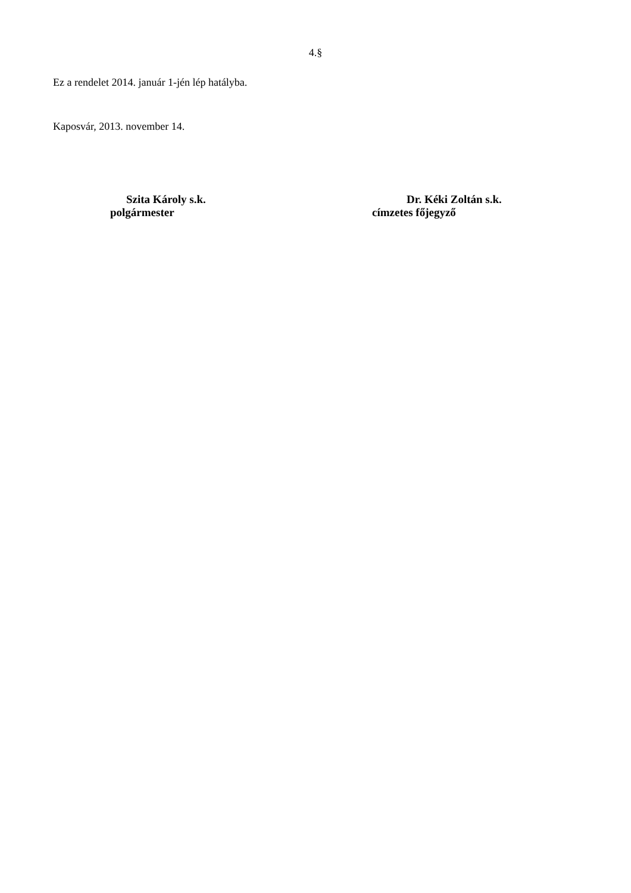4.§
Ez a rendelet 2014. január 1-jén lép hatályba.
Kaposvár, 2013. november 14.
Szita Károly s.k.
polgármester
Dr. Kéki Zoltán s.k.
címzetes főjegyző